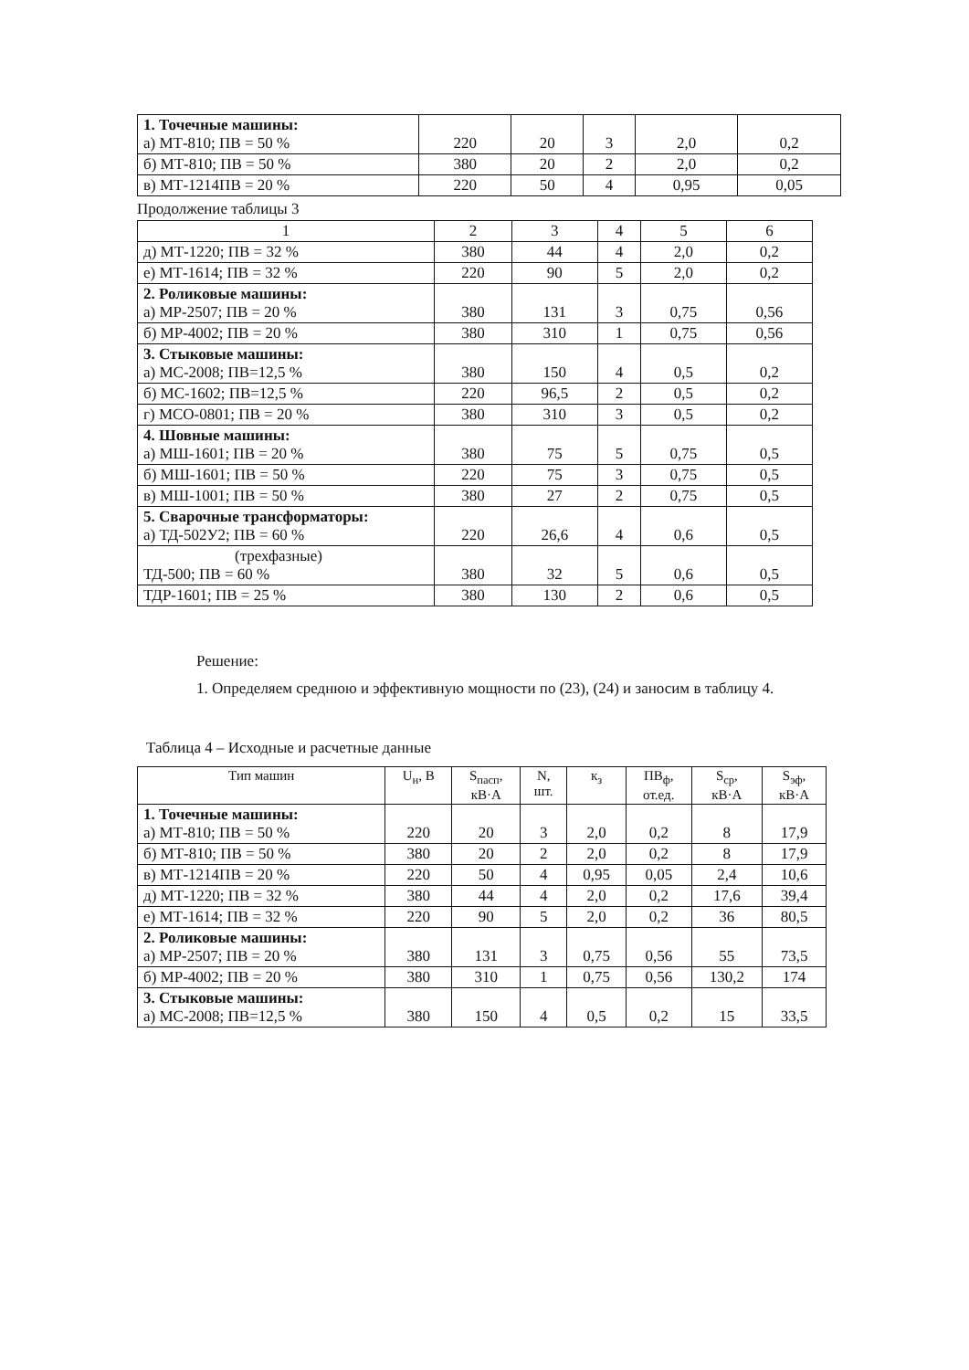| 1. Точечные машины: а) МТ-810; ПВ = 50 % | 220 | 20 | 3 | 2,0 | 0,2 |
| б) МТ-810; ПВ = 50 % | 380 | 20 | 2 | 2,0 | 0,2 |
| в) МТ-1214ПВ = 20 % | 220 | 50 | 4 | 0,95 | 0,05 |
Продолжение таблицы 3
| 1 | 2 | 3 | 4 | 5 | 6 |
| д) МТ-1220; ПВ = 32 % | 380 | 44 | 4 | 2,0 | 0,2 |
| е) МТ-1614; ПВ = 32 % | 220 | 90 | 5 | 2,0 | 0,2 |
| 2. Роликовые машины: а) МР-2507; ПВ = 20 % | 380 | 131 | 3 | 0,75 | 0,56 |
| б) МР-4002; ПВ = 20 % | 380 | 310 | 1 | 0,75 | 0,56 |
| 3. Стыковые машины: а) МС-2008; ПВ=12,5 % | 380 | 150 | 4 | 0,5 | 0,2 |
| б) МС-1602; ПВ=12,5 % | 220 | 96,5 | 2 | 0,5 | 0,2 |
| г) МСО-0801; ПВ = 20 % | 380 | 310 | 3 | 0,5 | 0,2 |
| 4. Шовные машины: а) МШ-1601; ПВ = 20 % | 380 | 75 | 5 | 0,75 | 0,5 |
| б) МШ-1601; ПВ = 50 % | 220 | 75 | 3 | 0,75 | 0,5 |
| в) МШ-1001; ПВ = 50 % | 380 | 27 | 2 | 0,75 | 0,5 |
| 5. Сварочные трансформаторы: а) ТД-502У2; ПВ = 60 % | 220 | 26,6 | 4 | 0,6 | 0,5 |
| (трехфазные) ТД-500; ПВ = 60 % | 380 | 32 | 5 | 0,6 | 0,5 |
| ТДР-1601; ПВ = 25 % | 380 | 130 | 2 | 0,6 | 0,5 |
Решение:
1. Определяем среднюю и эффективную мощности по (23), (24) и заносим в таблицу 4.
Таблица 4 – Исходные и расчетные данные
| Тип машин | U<sub>н</sub>, В | S<sub>пасп</sub>, кВ·А | N, шт. | к<sub>з</sub> | ПВ<sub>ф</sub>, от.ед. | S<sub>ср</sub>, кВ·А | S<sub>эф</sub>, кВ·А |
| --- | --- | --- | --- | --- | --- | --- | --- |
| 1. Точечные машины: а) МТ-810; ПВ = 50 % | 220 | 20 | 3 | 2,0 | 0,2 | 8 | 17,9 |
| б) МТ-810; ПВ = 50 % | 380 | 20 | 2 | 2,0 | 0,2 | 8 | 17,9 |
| в) МТ-1214ПВ = 20 % | 220 | 50 | 4 | 0,95 | 0,05 | 2,4 | 10,6 |
| д) МТ-1220; ПВ = 32 % | 380 | 44 | 4 | 2,0 | 0,2 | 17,6 | 39,4 |
| е) МТ-1614; ПВ = 32 % | 220 | 90 | 5 | 2,0 | 0,2 | 36 | 80,5 |
| 2. Роликовые машины: а) МР-2507; ПВ = 20 % | 380 | 131 | 3 | 0,75 | 0,56 | 55 | 73,5 |
| б) МР-4002; ПВ = 20 % | 380 | 310 | 1 | 0,75 | 0,56 | 130,2 | 174 |
| 3. Стыковые машины: а) МС-2008; ПВ=12,5 % | 380 | 150 | 4 | 0,5 | 0,2 | 15 | 33,5 |